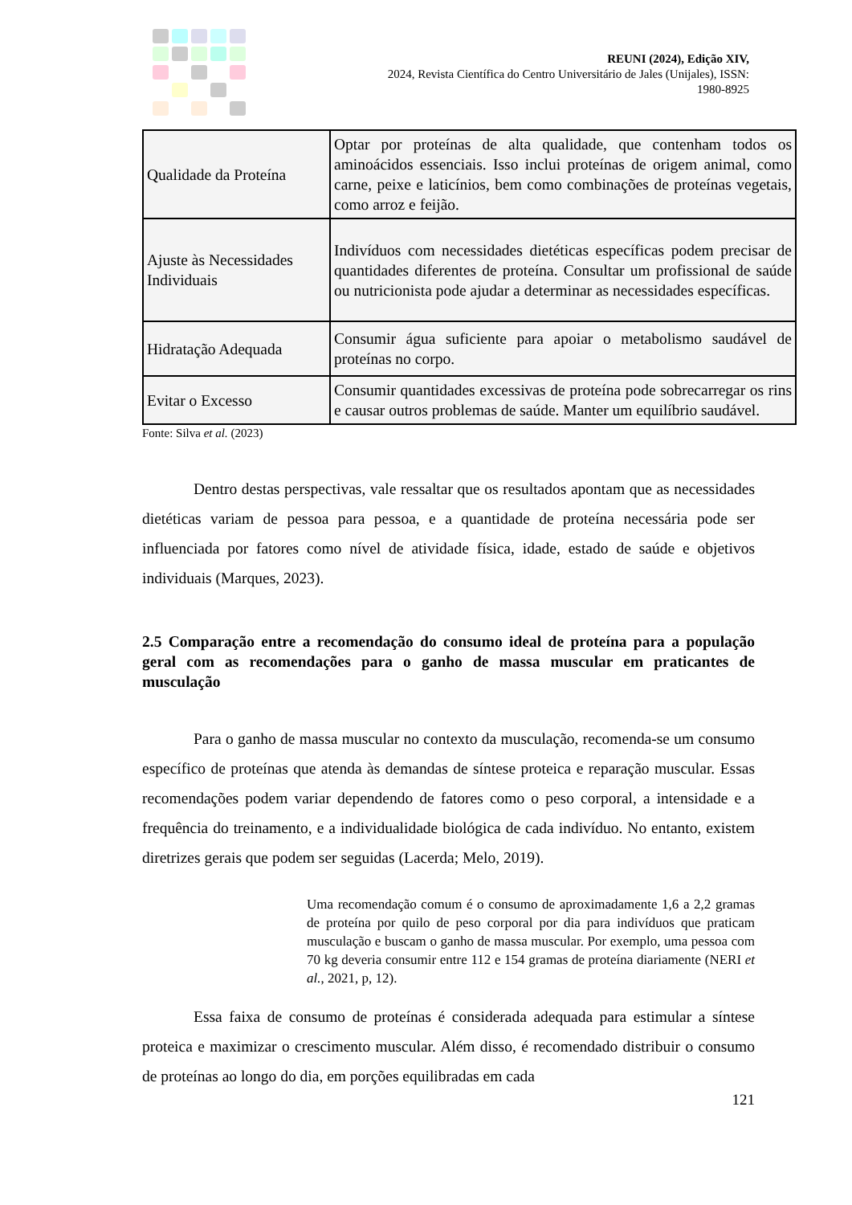REUNI (2024), Edição XIV,
2024, Revista Científica do Centro Universitário de Jales (Unijales), ISSN:
1980-8925
| Qualidade da Proteína | Optar por proteínas de alta qualidade, que contenham todos os aminoácidos essenciais. Isso inclui proteínas de origem animal, como carne, peixe e laticínios, bem como combinações de proteínas vegetais, como arroz e feijão. |
| Ajuste às Necessidades Individuais | Indivíduos com necessidades dietéticas específicas podem precisar de quantidades diferentes de proteína. Consultar um profissional de saúde ou nutricionista pode ajudar a determinar as necessidades específicas. |
| Hidratação Adequada | Consumir água suficiente para apoiar o metabolismo saudável de proteínas no corpo. |
| Evitar o Excesso | Consumir quantidades excessivas de proteína pode sobrecarregar os rins e causar outros problemas de saúde. Manter um equilíbrio saudável. |
Fonte: Silva et al. (2023)
Dentro destas perspectivas, vale ressaltar que os resultados apontam que as necessidades dietéticas variam de pessoa para pessoa, e a quantidade de proteína necessária pode ser influenciada por fatores como nível de atividade física, idade, estado de saúde e objetivos individuais (Marques, 2023).
2.5 Comparação entre a recomendação do consumo ideal de proteína para a população geral com as recomendações para o ganho de massa muscular em praticantes de musculação
Para o ganho de massa muscular no contexto da musculação, recomenda-se um consumo específico de proteínas que atenda às demandas de síntese proteica e reparação muscular. Essas recomendações podem variar dependendo de fatores como o peso corporal, a intensidade e a frequência do treinamento, e a individualidade biológica de cada indivíduo. No entanto, existem diretrizes gerais que podem ser seguidas (Lacerda; Melo, 2019).
Uma recomendação comum é o consumo de aproximadamente 1,6 a 2,2 gramas de proteína por quilo de peso corporal por dia para indivíduos que praticam musculação e buscam o ganho de massa muscular. Por exemplo, uma pessoa com 70 kg deveria consumir entre 112 e 154 gramas de proteína diariamente (NERI et al., 2021, p, 12).
Essa faixa de consumo de proteínas é considerada adequada para estimular a síntese proteica e maximizar o crescimento muscular. Além disso, é recomendado distribuir o consumo de proteínas ao longo do dia, em porções equilibradas em cada
121